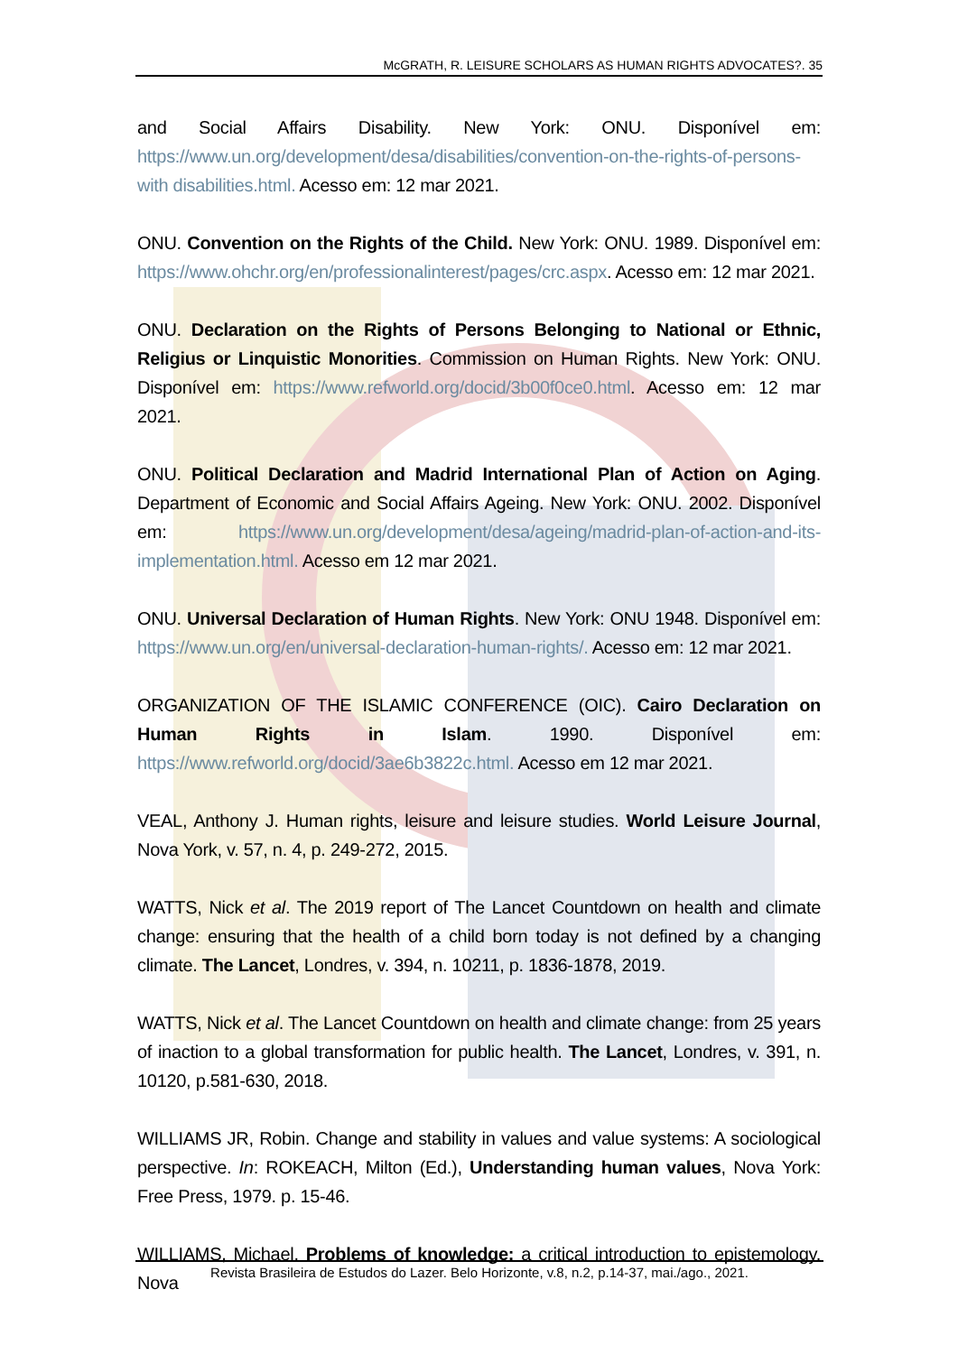McGRATH, R. LEISURE SCHOLARS AS HUMAN RIGHTS ADVOCATES?. 35
and Social Affairs Disability. New York: ONU. Disponível em: https://www.un.org/development/desa/disabilities/convention-on-the-rights-of-persons-with disabilities.html. Acesso em: 12 mar 2021.
ONU. Convention on the Rights of the Child. New York: ONU. 1989. Disponível em: https://www.ohchr.org/en/professionalinterest/pages/crc.aspx. Acesso em: 12 mar 2021.
ONU. Declaration on the Rights of Persons Belonging to National or Ethnic, Religius or Linquistic Monorities. Commission on Human Rights. New York: ONU. Disponível em: https://www.refworld.org/docid/3b00f0ce0.html. Acesso em: 12 mar 2021.
ONU. Political Declaration and Madrid International Plan of Action on Aging. Department of Economic and Social Affairs Ageing. New York: ONU. 2002. Disponível em: https://www.un.org/development/desa/ageing/madrid-plan-of-action-and-its-implementation.html. Acesso em 12 mar 2021.
ONU. Universal Declaration of Human Rights. New York: ONU 1948. Disponível em: https://www.un.org/en/universal-declaration-human-rights/. Acesso em: 12 mar 2021.
ORGANIZATION OF THE ISLAMIC CONFERENCE (OIC). Cairo Declaration on Human Rights in Islam. 1990. Disponível em: https://www.refworld.org/docid/3ae6b3822c.html. Acesso em 12 mar 2021.
VEAL, Anthony J. Human rights, leisure and leisure studies. World Leisure Journal, Nova York, v. 57, n. 4, p. 249-272, 2015.
WATTS, Nick et al. The 2019 report of The Lancet Countdown on health and climate change: ensuring that the health of a child born today is not defined by a changing climate. The Lancet, Londres, v. 394, n. 10211, p. 1836-1878, 2019.
WATTS, Nick et al. The Lancet Countdown on health and climate change: from 25 years of inaction to a global transformation for public health. The Lancet, Londres, v. 391, n. 10120, p.581-630, 2018.
WILLIAMS JR, Robin. Change and stability in values and value systems: A sociological perspective. In: ROKEACH, Milton (Ed.), Understanding human values, Nova York: Free Press, 1979. p. 15-46.
WILLIAMS, Michael. Problems of knowledge: a critical introduction to epistemology. Nova
Revista Brasileira de Estudos do Lazer. Belo Horizonte, v.8, n.2, p.14-37, mai./ago., 2021.